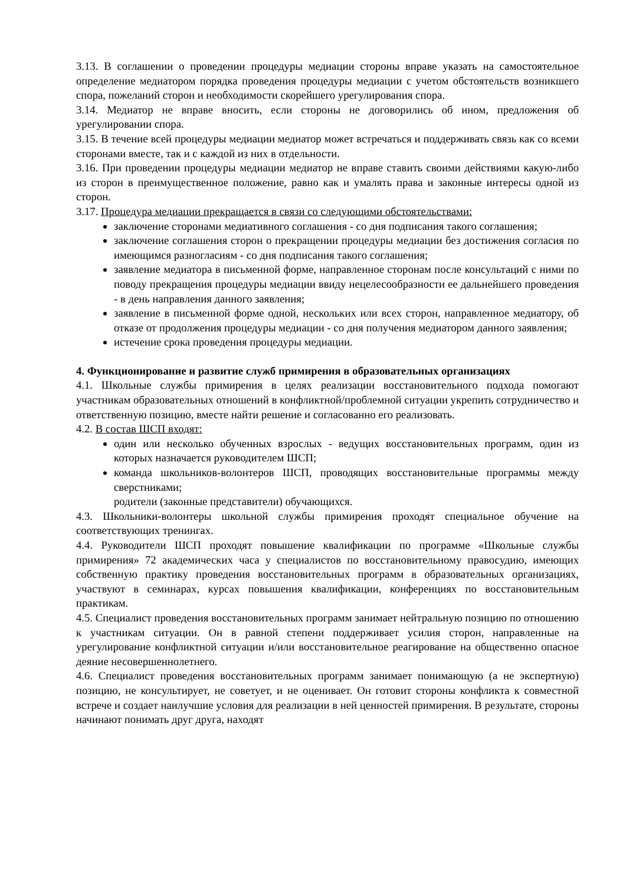3.13. В соглашении о проведении процедуры медиации стороны вправе указать на самостоятельное определение медиатором порядка проведения процедуры медиации с учетом обстоятельств возникшего спора, пожеланий сторон и необходимости скорейшего урегулирования спора.
3.14. Медиатор не вправе вносить, если стороны не договорились об ином, предложения об урегулировании спора.
3.15. В течение всей процедуры медиации медиатор может встречаться и поддерживать связь как со всеми сторонами вместе, так и с каждой из них в отдельности.
3.16. При проведении процедуры медиации медиатор не вправе ставить своими действиями какую-либо из сторон в преимущественное положение, равно как и умалять права и законные интересы одной из сторон.
3.17. Процедура медиации прекращается в связи со следующими обстоятельствами:
заключение сторонами медиативного соглашения - со дня подписания такого соглашения;
заключение соглашения сторон о прекращении процедуры медиации без достижения согласия по имеющимся разногласиям - со дня подписания такого соглашения;
заявление медиатора в письменной форме, направленное сторонам после консультаций с ними по поводу прекращения процедуры медиации ввиду нецелесообразности ее дальнейшего проведения - в день направления данного заявления;
заявление в письменной форме одной, нескольких или всех сторон, направленное медиатору, об отказе от продолжения процедуры медиации - со дня получения медиатором данного заявления;
истечение срока проведения процедуры медиации.
4. Функционирование и развитие служб примирения в образовательных организациях
4.1. Школьные службы примирения в целях реализации восстановительного подхода помогают участникам образовательных отношений в конфликтной/проблемной ситуации укрепить сотрудничество и ответственную позицию, вместе найти решение и согласованно его реализовать.
4.2. В состав ШСП входят:
один или несколько обученных взрослых - ведущих восстановительных программ, один из которых назначается руководителем ШСП;
команда школьников-волонтеров ШСП, проводящих восстановительные программы между сверстниками;
родители (законные представители) обучающихся.
4.3. Школьники-волонтеры школьной службы примирения проходят специальное обучение на соответствующих тренингах.
4.4. Руководители ШСП проходят повышение квалификации по программе «Школьные службы примирения» 72 академических часа у специалистов по восстановительному правосудию, имеющих собственную практику проведения восстановительных программ в образовательных организациях, участвуют в семинарах, курсах повышения квалификации, конференциях по восстановительным практикам.
4.5. Специалист проведения восстановительных программ занимает нейтральную позицию по отношению к участникам ситуации. Он в равной степени поддерживает усилия сторон, направленные на урегулирование конфликтной ситуации и/или восстановительное реагирование на общественно опасное деяние несовершеннолетнего.
4.6. Специалист проведения восстановительных программ занимает понимающую (а не экспертную) позицию, не консультирует, не советует, и не оценивает. Он готовит стороны конфликта к совместной встрече и создает наилучшие условия для реализации в ней ценностей примирения. В результате, стороны начинают понимать друг друга, находят